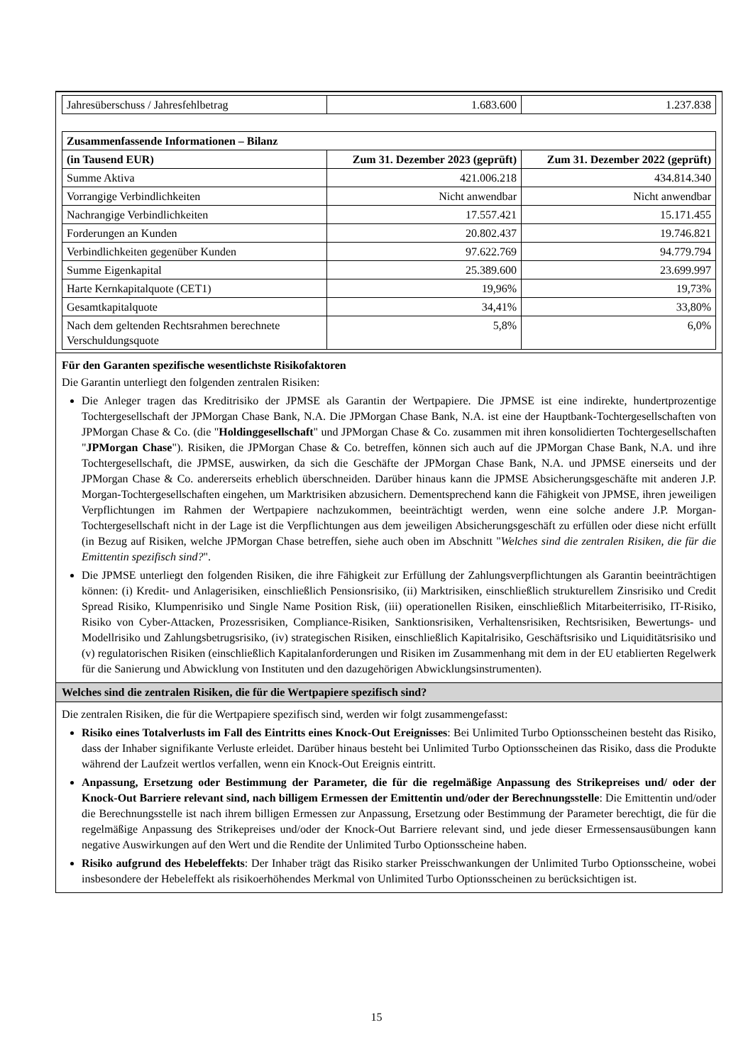| Jahresüberschuss / Jahresfehlbetrag | 1.683.600 | 1.237.838 |
| Zusammenfassende Informationen – Bilanz | | |
| (in Tausend EUR) | Zum 31. Dezember 2023 (geprüft) | Zum 31. Dezember 2022 (geprüft) |
| Summe Aktiva | 421.006.218 | 434.814.340 |
| Vorrangige Verbindlichkeiten | Nicht anwendbar | Nicht anwendbar |
| Nachrangige Verbindlichkeiten | 17.557.421 | 15.171.455 |
| Forderungen an Kunden | 20.802.437 | 19.746.821 |
| Verbindlichkeiten gegenüber Kunden | 97.622.769 | 94.779.794 |
| Summe Eigenkapital | 25.389.600 | 23.699.997 |
| Harte Kernkapitalquote (CET1) | 19,96% | 19,73% |
| Gesamtkapitalquote | 34,41% | 33,80% |
| Nach dem geltenden Rechtsrahmen berechnete Verschuldungsquote | 5,8% | 6,0% |
Für den Garanten spezifische wesentlichste Risikofaktoren
Die Garantin unterliegt den folgenden zentralen Risiken:
Die Anleger tragen das Kreditrisiko der JPMSE als Garantin der Wertpapiere. Die JPMSE ist eine indirekte, hundertprozentige Tochtergesellschaft der JPMorgan Chase Bank, N.A. Die JPMorgan Chase Bank, N.A. ist eine der Hauptbank-Tochtergesellschaften von JPMorgan Chase & Co. (die "Holdinggesellschaft" und JPMorgan Chase & Co. zusammen mit ihren konsolidierten Tochtergesellschaften "JPMorgan Chase"). Risiken, die JPMorgan Chase & Co. betreffen, können sich auch auf die JPMorgan Chase Bank, N.A. und ihre Tochtergesellschaft, die JPMSE, auswirken, da sich die Geschäfte der JPMorgan Chase Bank, N.A. und JPMSE einerseits und der JPMorgan Chase & Co. andererseits erheblich überschneiden. Darüber hinaus kann die JPMSE Absicherungsgeschäfte mit anderen J.P. Morgan-Tochtergesellschaften eingehen, um Marktrisiken abzusichern. Dementsprechend kann die Fähigkeit von JPMSE, ihren jeweiligen Verpflichtungen im Rahmen der Wertpapiere nachzukommen, beeinträchtigt werden, wenn eine solche andere J.P. Morgan-Tochtergesellschaft nicht in der Lage ist die Verpflichtungen aus dem jeweiligen Absicherungsgeschäft zu erfüllen oder diese nicht erfüllt (in Bezug auf Risiken, welche JPMorgan Chase betreffen, siehe auch oben im Abschnitt "Welches sind die zentralen Risiken, die für die Emittentin spezifisch sind?".
Die JPMSE unterliegt den folgenden Risiken, die ihre Fähigkeit zur Erfüllung der Zahlungsverpflichtungen als Garantin beeinträchtigen können: (i) Kredit- und Anlagerisiken, einschließlich Pensionsrisiko, (ii) Marktrisiken, einschließlich strukturellem Zinsrisiko und Credit Spread Risiko, Klumpenrisiko und Single Name Position Risk, (iii) operationellen Risiken, einschließlich Mitarbeiterrisiko, IT-Risiko, Risiko von Cyber-Attacken, Prozessrisiken, Compliance-Risiken, Sanktionsrisiken, Verhaltensrisiken, Rechtsrisiken, Bewertungs- und Modellrisiko und Zahlungsbetrugsrisiko, (iv) strategischen Risiken, einschließlich Kapitalrisiko, Geschäftsrisiko und Liquiditätsrisiko und (v) regulatorischen Risiken (einschließlich Kapitalanforderungen und Risiken im Zusammenhang mit dem in der EU etablierten Regelwerk für die Sanierung und Abwicklung von Instituten und den dazugehörigen Abwicklungsinstrumenten).
Welches sind die zentralen Risiken, die für die Wertpapiere spezifisch sind?
Die zentralen Risiken, die für die Wertpapiere spezifisch sind, werden wir folgt zusammengefasst:
Risiko eines Totalverlusts im Fall des Eintritts eines Knock-Out Ereignisses: Bei Unlimited Turbo Optionsscheinen besteht das Risiko, dass der Inhaber signifikante Verluste erleidet. Darüber hinaus besteht bei Unlimited Turbo Optionsscheinen das Risiko, dass die Produkte während der Laufzeit wertlos verfallen, wenn ein Knock-Out Ereignis eintritt.
Anpassung, Ersetzung oder Bestimmung der Parameter, die für die regelmäßige Anpassung des Strikepreises und/ oder der Knock-Out Barriere relevant sind, nach billigem Ermessen der Emittentin und/oder der Berechnungsstelle: Die Emittentin und/oder die Berechnungsstelle ist nach ihrem billigen Ermessen zur Anpassung, Ersetzung oder Bestimmung der Parameter berechtigt, die für die regelmäßige Anpassung des Strikepreises und/oder der Knock-Out Barriere relevant sind, und jede dieser Ermessensausübungen kann negative Auswirkungen auf den Wert und die Rendite der Unlimited Turbo Optionsscheine haben.
Risiko aufgrund des Hebeleffekts: Der Inhaber trägt das Risiko starker Preisschwankungen der Unlimited Turbo Optionsscheine, wobei insbesondere der Hebeleffekt als risikoerhöhendes Merkmal von Unlimited Turbo Optionsscheinen zu berücksichtigen ist.
15